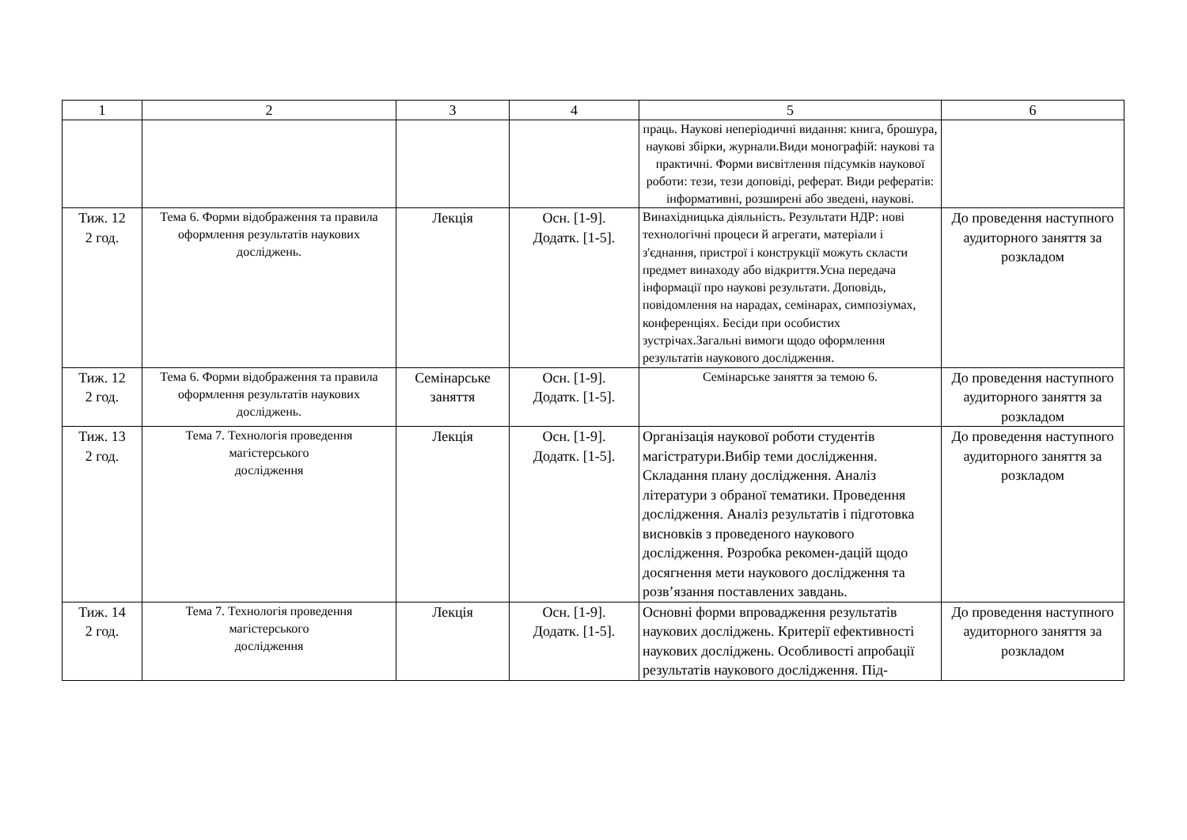| 1 | 2 | 3 | 4 | 5 | 6 |
| --- | --- | --- | --- | --- | --- |
| | | | | праць. Наукові неперіодичні видання: книга, брошура, наукові збірки, журнали.Види монографій: наукові та практичні. Форми висвітлення підсумків наукової роботи: тези, тези доповіді, реферат. Види рефератів: інформативні, розширені або зведені, наукові. | |
| Тиж. 12 2 год. | Тема 6. Форми відображення та правила оформлення результатів наукових досліджень. | Лекція | Осн. [1-9]. Додатк. [1-5]. | Винахідницька діяльність. Результати НДР: нові технологічні процеси й агрегати, матеріали і з'єднання, пристрої і конструкції можуть скласти предмет винаходу або відкриття.Усна передача інформації про наукові результати. Доповідь, повідомлення на нарадах, семінарах, симпозіумах, конференціях. Бесіди при особистих зустрічах.Загальні вимоги щодо оформлення результатів наукового дослідження. | До проведення наступного аудиторного заняття за розкладом |
| Тиж. 12 2 год. | Тема 6. Форми відображення та правила оформлення результатів наукових досліджень. | Семінарське заняття | Осн. [1-9]. Додатк. [1-5]. | Семінарське заняття за темою 6. | До проведення наступного аудиторного заняття за розкладом |
| Тиж. 13 2 год. | Тема 7. Технологія проведення магістерського дослідження | Лекція | Осн. [1-9]. Додатк. [1-5]. | Організація наукової роботи студентів магістратури.Вибір теми дослідження. Складання плану дослідження. Аналіз літератури з обраної тематики. Проведення дослідження. Аналіз результатів і підготовка висновків з проведеного наукового дослідження. Розробка рекомен-дацій щодо досягнення мети наукового дослідження та розв’язання поставлених завдань. | До проведення наступного аудиторного заняття за розкладом |
| Тиж. 14 2 год. | Тема 7. Технологія проведення магістерського дослідження | Лекція | Осн. [1-9]. Додатк. [1-5]. | Основні форми впровадження результатів наукових досліджень. Критерії ефективності наукових досліджень. Особливості апробації результатів наукового дослідження. Під- | До проведення наступного аудиторного заняття за розкладом |